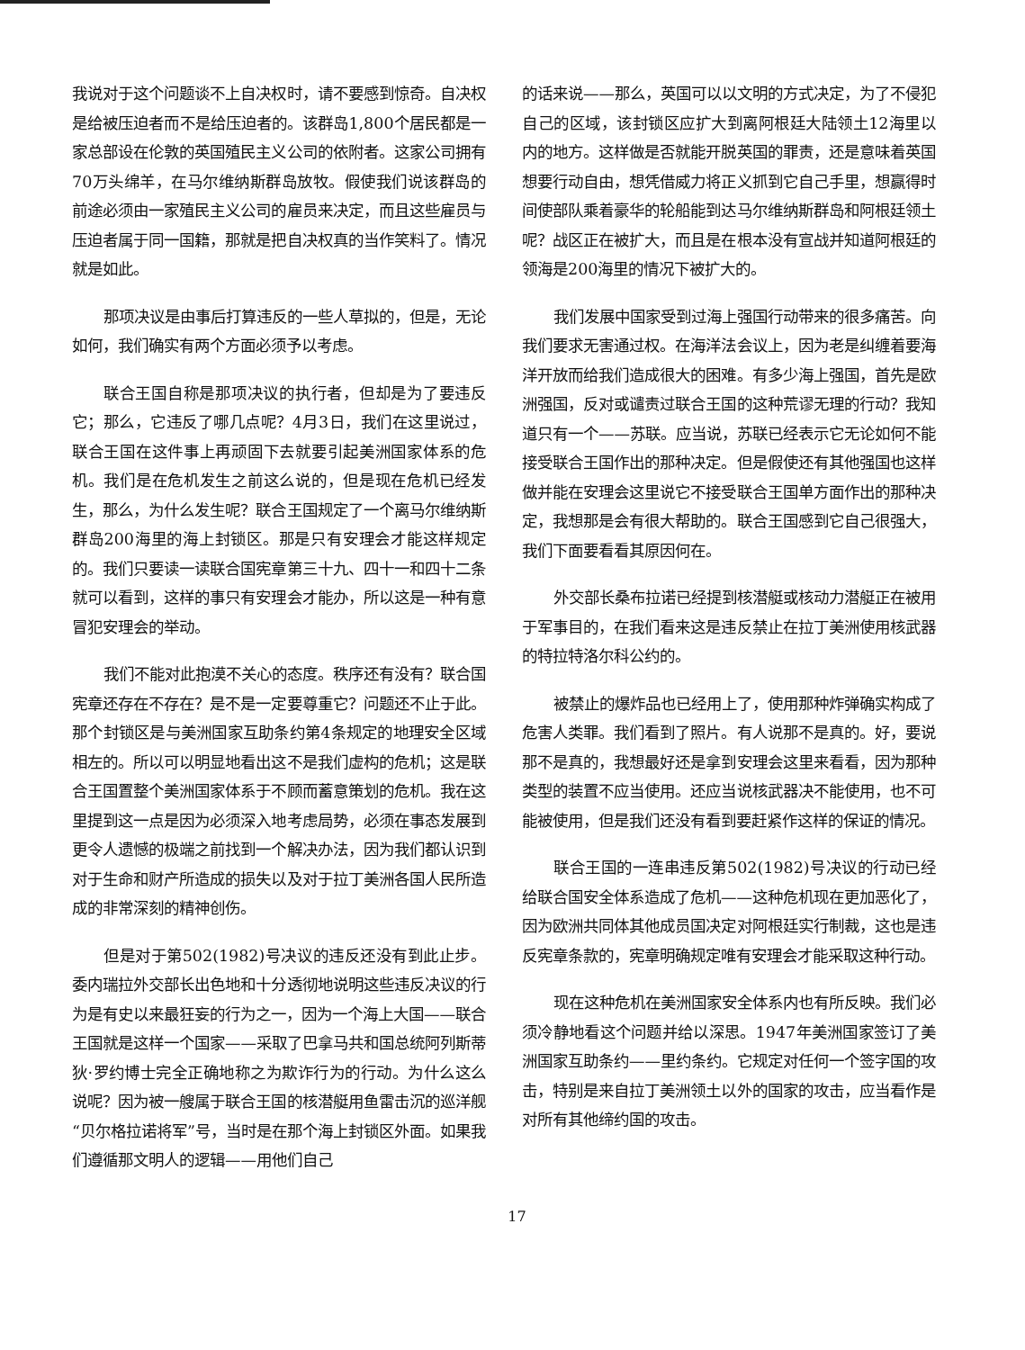我说对于这个问题谈不上自决权时，请不要感到惊奇。自决权是给被压迫者而不是给压迫者的。该群岛1,800个居民都是一家总部设在伦敦的英国殖民主义公司的依附者。这家公司拥有70万头绵羊，在马尔维纳斯群岛放牧。假使我们说该群岛的前途必须由一家殖民主义公司的雇员来决定，而且这些雇员与压迫者属于同一国籍，那就是把自决权真的当作笑料了。情况就是如此。
那项决议是由事后打算违反的一些人草拟的，但是，无论如何，我们确实有两个方面必须予以考虑。
联合王国自称是那项决议的执行者，但却是为了要违反它；那么，它违反了哪几点呢？4月3日，我们在这里说过，联合王国在这件事上再顽固下去就要引起美洲国家体系的危机。我们是在危机发生之前这么说的，但是现在危机已经发生，那么，为什么发生呢？联合王国规定了一个离马尔维纳斯群岛200海里的海上封锁区。那是只有安理会才能这样规定的。我们只要读一读联合国宪章第三十九、四十一和四十二条就可以看到，这样的事只有安理会才能办，所以这是一种有意冒犯安理会的举动。
我们不能对此抱漠不关心的态度。秩序还有没有？联合国宪章还存在不存在？是不是一定要尊重它？问题还不止于此。那个封锁区是与美洲国家互助条约第4条规定的地理安全区域相左的。所以可以明显地看出这不是我们虚构的危机；这是联合王国置整个美洲国家体系于不顾而蓄意策划的危机。我在这里提到这一点是因为必须深入地考虑局势，必须在事态发展到更令人遗憾的极端之前找到一个解决办法，因为我们都认识到对于生命和财产所造成的损失以及对于拉丁美洲各国人民所造成的非常深刻的精神创伤。
但是对于第502(1982)号决议的违反还没有到此止步。委内瑞拉外交部长出色地和十分透彻地说明这些违反决议的行为是有史以来最狂妄的行为之一，因为一个海上大国——联合王国就是这样一个国家——采取了巴拿马共和国总统阿列斯蒂狄·罗约博士完全正确地称之为欺诈行为的行动。为什么这么说呢？因为被一艘属于联合王国的核潜艇用鱼雷击沉的巡洋舰“贝尔格拉诺将军”号，当时是在那个海上封锁区外面。如果我们遵循那文明人的逻辑——用他们自己
的话来说——那么，英国可以以文明的方式决定，为了不侵犯自己的区域，该封锁区应扩大到离阿根廷大陆领土12海里以内的地方。这样做是否就能开脱英国的罪责，还是意味着英国想要行动自由，想凭借威力将正义抓到它自己手里，想赢得时间使部队乘着豪华的轮船能到达马尔维纳斯群岛和阿根廷领土呢？战区正在被扩大，而且是在根本没有宣战并知道阿根廷的领海是200海里的情况下被扩大的。
我们发展中国家受到过海上强国行动带来的很多痛苦。向我们要求无害通过权。在海洋法会议上，因为老是纠缠着要海洋开放而给我们造成很大的困难。有多少海上强国，首先是欧洲强国，反对或谴责过联合王国的这种荒谬无理的行动？我知道只有一个——苏联。应当说，苏联已经表示它无论如何不能接受联合王国作出的那种决定。但是假使还有其他强国也这样做并能在安理会这里说它不接受联合王国单方面作出的那种决定，我想那是会有很大帮助的。联合王国感到它自己很强大，我们下面要看看其原因何在。
外交部长桑布拉诺已经提到核潜艇或核动力潜艇正在被用于军事目的，在我们看来这是违反禁止在拉丁美洲使用核武器的特拉特洛尔科公约的。
被禁止的爆炸品也已经用上了，使用那种炸弹确实构成了危害人类罪。我们看到了照片。有人说那不是真的。好，要说那不是真的，我想最好还是拿到安理会这里来看看，因为那种类型的装置不应当使用。还应当说核武器决不能使用，也不可能被使用，但是我们还没有看到要赶紧作这样的保证的情况。
联合王国的一连串违反第502(1982)号决议的行动已经给联合国安全体系造成了危机——这种危机现在更加恶化了，因为欧洲共同体其他成员国决定对阿根廷实行制裁，这也是违反宪章条款的，宪章明确规定唯有安理会才能采取这种行动。
现在这种危机在美洲国家安全体系内也有所反映。我们必须冷静地看这个问题并给以深思。1947年美洲国家签订了美洲国家互助条约——里约条约。它规定对任何一个签字国的攻击，特别是来自拉丁美洲领土以外的国家的攻击，应当看作是对所有其他缔约国的攻击。
17